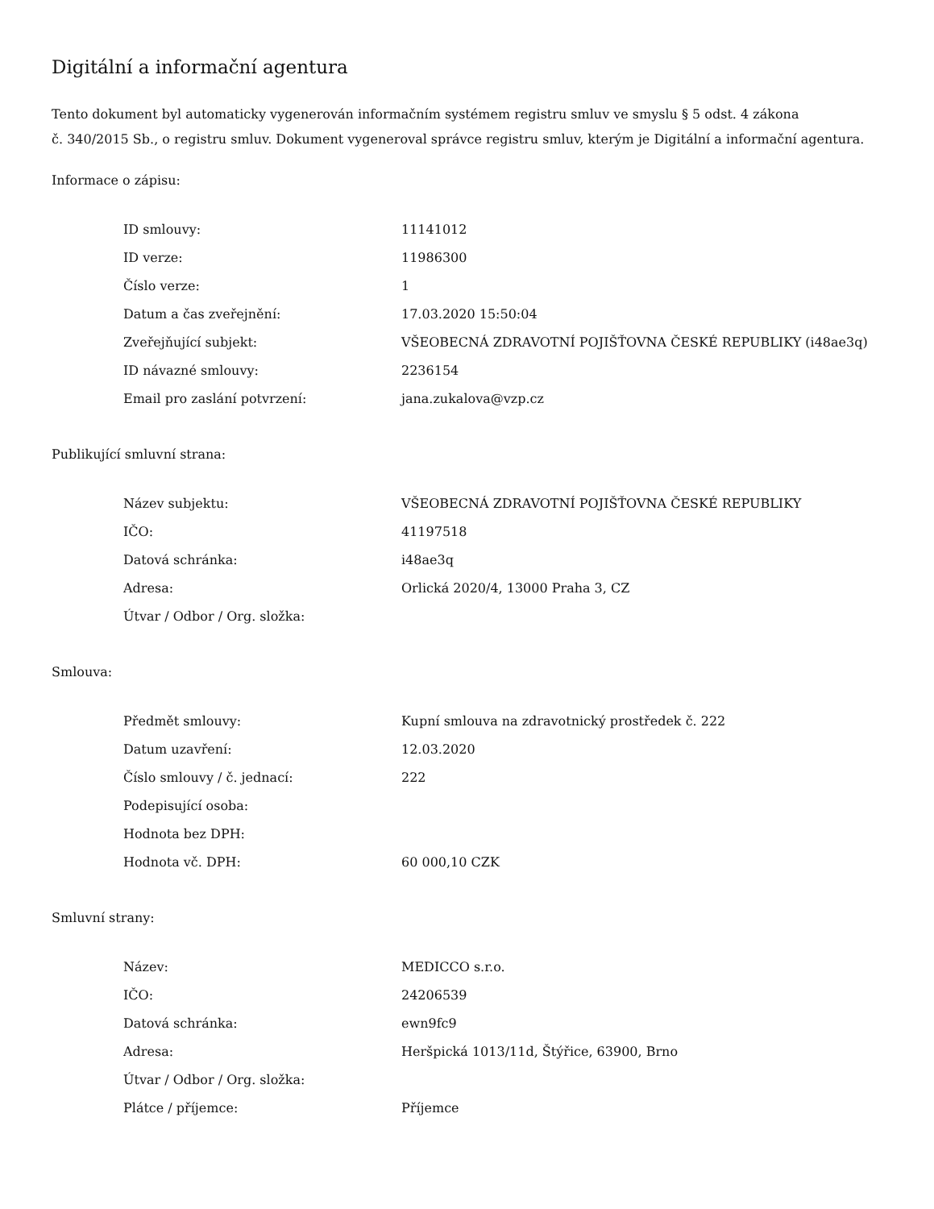Digitální a informační agentura
Tento dokument byl automaticky vygenerován informačním systémem registru smluv ve smyslu § 5 odst. 4 zákona
č. 340/2015 Sb., o registru smluv. Dokument vygeneroval správce registru smluv, kterým je Digitální a informační agentura.
Informace o zápisu:
| ID smlouvy: | 11141012 |
| ID verze: | 11986300 |
| Číslo verze: | 1 |
| Datum a čas zveřejnění: | 17.03.2020 15:50:04 |
| Zveřejňující subjekt: | VŠEOBECNÁ ZDRAVOTNÍ POJIŠŤOVNA ČESKÉ REPUBLIKY (i48ae3q) |
| ID návazné smlouvy: | 2236154 |
| Email pro zaslání potvrzení: | jana.zukalova@vzp.cz |
Publikující smluvní strana:
| Název subjektu: | VŠEOBECNÁ ZDRAVOTNÍ POJIŠŤOVNA ČESKÉ REPUBLIKY |
| IČO: | 41197518 |
| Datová schránka: | i48ae3q |
| Adresa: | Orlická 2020/4, 13000 Praha 3, CZ |
| Útvar / Odbor / Org. složka: | |
Smlouva:
| Předmět smlouvy: | Kupní smlouva na zdravotnický prostředek č. 222 |
| Datum uzavření: | 12.03.2020 |
| Číslo smlouvy / č. jednací: | 222 |
| Podepisující osoba: | |
| Hodnota bez DPH: | |
| Hodnota vč. DPH: | 60 000,10 CZK |
Smluvní strany:
| Název: | MEDICCO s.r.o. |
| IČO: | 24206539 |
| Datová schránka: | ewn9fc9 |
| Adresa: | Heršpická 1013/11d, Štýřice, 63900, Brno |
| Útvar / Odbor / Org. složka: | |
| Plátce / příjemce: | Příjemce |